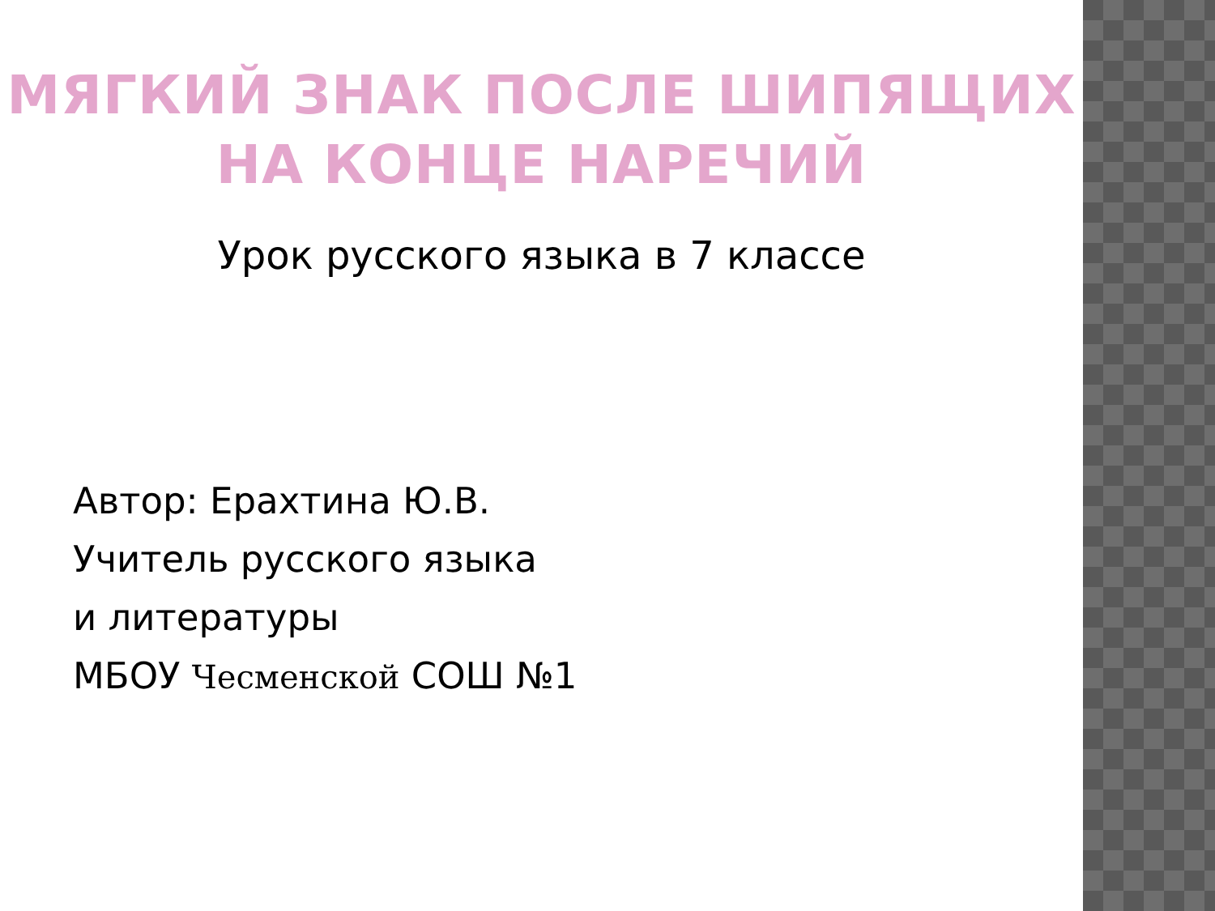МЯГКИЙ ЗНАК ПОСЛЕ ШИПЯЩИХ
НА КОНЦЕ НАРЕЧИЙ
Урок русского языка в 7 классе
Автор: Ерахтина Ю.В.
Учитель русского языка
и литературы
МБОУ Чесменской СОШ №1